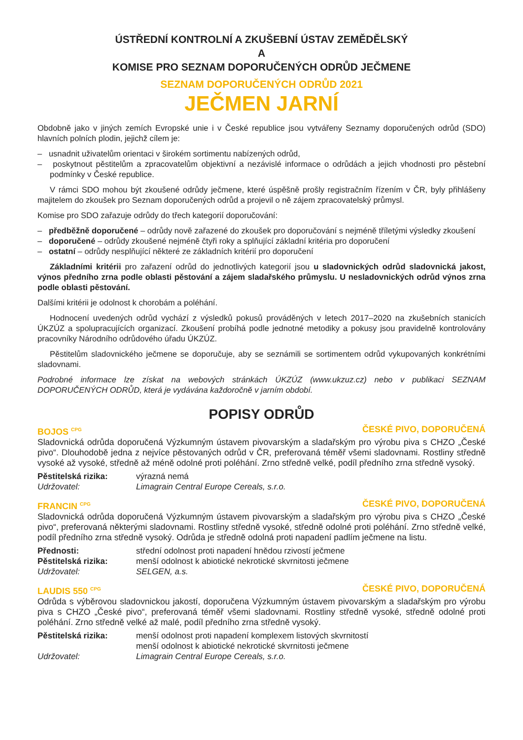ÚSTŘEDNÍ KONTROLNÍ A ZKUŠEBNÍ ÚSTAV ZEMĚDĚLSKÝ
A
KOMISE PRO SEZNAM DOPORUČENÝCH ODRŮD JEČMENE
SEZNAM DOPORUČENÝCH ODRŮD 2021
JEČMEN JARNÍ
Obdobně jako v jiných zemích Evropské unie i v České republice jsou vytvářeny Seznamy doporučených odrůd (SDO) hlavních polních plodin, jejichž cílem je:
– usnadnit uživatelům orientaci v širokém sortimentu nabízených odrůd,
– poskytnout pěstitelům a zpracovatelům objektivní a nezávislé informace o odrůdách a jejich vhodnosti pro pěstební podmínky v České republice.
V rámci SDO mohou být zkoušené odrůdy ječmene, které úspěšně prošly registračním řízením v ČR, byly přihlášeny majitelem do zkoušek pro Seznam doporučených odrůd a projevil o ně zájem zpracovatelský průmysl.
Komise pro SDO zařazuje odrůdy do třech kategorií doporučování:
– předběžně doporučené – odrůdy nově zařazené do zkoušek pro doporučování s nejméně tříletými výsledky zkoušení
– doporučené – odrůdy zkoušené nejméně čtyři roky a splňující základní kritéria pro doporučení
– ostatní – odrůdy nesplňující některé ze základních kritérií pro doporučení
Základními kritérii pro zařazení odrůd do jednotlivých kategorií jsou u sladovnických odrůd sladovnická jakost, výnos předního zrna podle oblasti pěstování a zájem sladařského průmyslu. U nesladovnických odrůd výnos zrna podle oblasti pěstování.
Dalšími kritérii je odolnost k chorobám a poléhání.
Hodnocení uvedených odrůd vychází z výsledků pokusů prováděných v letech 2017–2020 na zkušebních stanicích ÚKZÚZ a spolupracujících organizací. Zkoušení probíhá podle jednotné metodiky a pokusy jsou pravidelně kontrolovány pracovníky Národního odrůdového úřadu ÚKZÚZ.
Pěstitelům sladovnického ječmene se doporučuje, aby se seznámili se sortimentem odrůd vykupovaných konkrétními sladovnami.
Podrobné informace lze získat na webových stránkách ÚKZÚZ (www.ukzuz.cz) nebo v publikaci SEZNAM DOPORUČENÝCH ODRŮD, která je vydávána každoročně v jarním období.
POPISY ODRŮD
BOJOS <sup>CPG</sup> ČESKÉ PIVO, DOPORUČENÁ
Sladovnická odrůda doporučená Výzkumným ústavem pivovarským a sladařským pro výrobu piva s CHZO „České pivo“. Dlouhodobě jedna z nejvíce pěstovaných odrůd v ČR, preferovaná téměř všemi sladovnami. Rostliny středně vysoké až vysoké, středně až méně odolné proti poléhání. Zrno středně velké, podíl předního zrna středně vysoký.
| Pěstitelská rizika: | výrazná nemá |
| Udržovatel: | Limagrain Central Europe Cereals, s.r.o. |
FRANCIN <sup>CPG</sup> ČESKÉ PIVO, DOPORUČENÁ
Sladovnická odrůda doporučená Výzkumným ústavem pivovarským a sladařským pro výrobu piva s CHZO „České pivo“, preferovaná některými sladovnami. Rostliny středně vysoké, středně odolné proti poléhání. Zrno středně velké, podíl předního zrna středně vysoký. Odrůda je středně odolná proti napadení padlím ječmene na listu.
| Přednosti: | střední odolnost proti napadení hnědou rzivostí ječmene |
| Pěstitelská rizika: | menší odolnost k abiotické nekrotické skvrnitosti ječmene |
| Udržovatel: | SELGEN, a.s. |
LAUDIS 550 <sup>CPG</sup> ČESKÉ PIVO, DOPORUČENÁ
Odrůda s výběrovou sladovnickou jakostí, doporučena Výzkumným ústavem pivovarským a sladařským pro výrobu piva s CHZO „České pivo“, preferovaná téměř všemi sladovnami. Rostliny středně vysoké, středně odolné proti poléhání. Zrno středně velké až malé, podíl předního zrna středně vysoký.
| Pěstitelská rizika: | menší odolnost proti napadení komplexem listových skvrnitostí menší odolnost k abiotické nekrotické skvrnitosti ječmene |
| Udržovatel: | Limagrain Central Europe Cereals, s.r.o. |